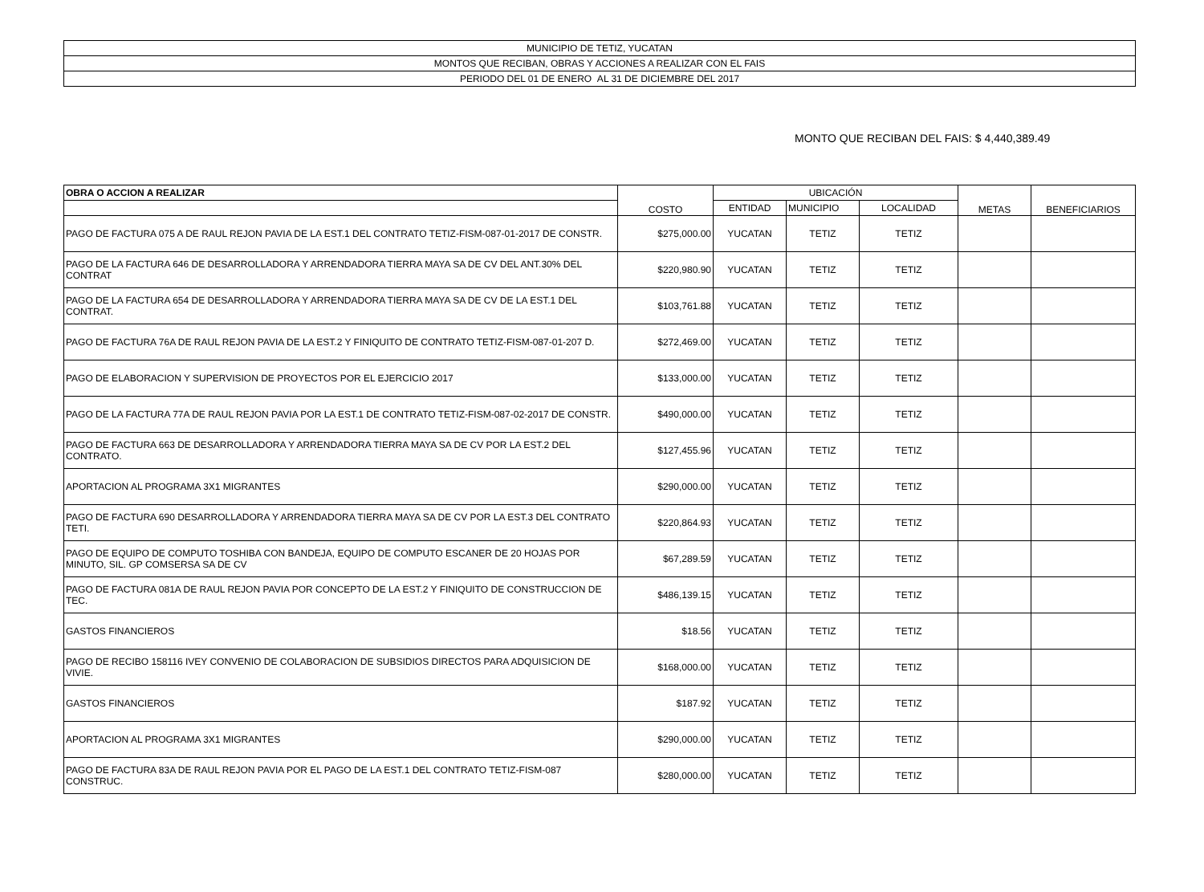| MUNICIPIO DE TETIZ, YUCATAN |
| MONTOS QUE RECIBAN, OBRAS Y ACCIONES A REALIZAR CON EL FAIS |
| PERIODO DEL 01 DE ENERO AL 31 DE DICIEMBRE DEL 2017 |
MONTO QUE RECIBAN DEL FAIS: $ 4,440,389.49
| OBRA O ACCION A REALIZAR | COSTO | UBICACIÓN | | | METAS | BENEFICIARIOS |
| --- | --- | --- | --- | --- | --- | --- |
| | | ENTIDAD | MUNICIPIO | LOCALIDAD | | |
| PAGO DE FACTURA 075 A DE RAUL REJON PAVIA DE LA EST.1 DEL CONTRATO TETIZ-FISM-087-01-2017 DE CONSTR. | $275,000.00 | YUCATAN | TETIZ | TETIZ | | |
| PAGO DE LA FACTURA 646 DE DESARROLLADORA Y ARRENDADORA TIERRA MAYA SA DE CV DEL ANT.30% DEL CONTRAT | $220,980.90 | YUCATAN | TETIZ | TETIZ | | |
| PAGO DE LA FACTURA 654 DE DESARROLLADORA Y ARRENDADORA TIERRA MAYA SA DE CV DE LA EST.1 DEL CONTRAT. | $103,761.88 | YUCATAN | TETIZ | TETIZ | | |
| PAGO DE FACTURA 76A DE RAUL REJON PAVIA DE LA EST.2 Y FINIQUITO DE CONTRATO TETIZ-FISM-087-01-207 D. | $272,469.00 | YUCATAN | TETIZ | TETIZ | | |
| PAGO DE ELABORACION Y SUPERVISION DE PROYECTOS POR EL EJERCICIO 2017 | $133,000.00 | YUCATAN | TETIZ | TETIZ | | |
| PAGO DE LA FACTURA 77A DE RAUL REJON PAVIA POR LA EST.1 DE CONTRATO TETIZ-FISM-087-02-2017 DE CONSTR. | $490,000.00 | YUCATAN | TETIZ | TETIZ | | |
| PAGO DE FACTURA 663 DE DESARROLLADORA Y ARRENDADORA TIERRA MAYA SA DE CV POR LA EST.2 DEL CONTRATO. | $127,455.96 | YUCATAN | TETIZ | TETIZ | | |
| APORTACION AL PROGRAMA 3X1 MIGRANTES | $290,000.00 | YUCATAN | TETIZ | TETIZ | | |
| PAGO DE FACTURA 690 DESARROLLADORA Y ARRENDADORA TIERRA MAYA SA DE CV POR LA EST.3 DEL CONTRATO TETI. | $220,864.93 | YUCATAN | TETIZ | TETIZ | | |
| PAGO DE EQUIPO DE COMPUTO TOSHIBA CON BANDEJA, EQUIPO DE COMPUTO ESCANER DE 20 HOJAS POR MINUTO, SIL. GP COMSERSA SA DE CV | $67,289.59 | YUCATAN | TETIZ | TETIZ | | |
| PAGO DE FACTURA 081A DE RAUL REJON PAVIA POR CONCEPTO DE LA EST.2 Y FINIQUITO DE CONSTRUCCION DE TEC. | $486,139.15 | YUCATAN | TETIZ | TETIZ | | |
| GASTOS FINANCIEROS | $18.56 | YUCATAN | TETIZ | TETIZ | | |
| PAGO DE RECIBO 158116 IVEY CONVENIO DE COLABORACION DE SUBSIDIOS DIRECTOS PARA ADQUISICION DE VIVIE. | $168,000.00 | YUCATAN | TETIZ | TETIZ | | |
| GASTOS FINANCIEROS | $187.92 | YUCATAN | TETIZ | TETIZ | | |
| APORTACION AL PROGRAMA 3X1 MIGRANTES | $290,000.00 | YUCATAN | TETIZ | TETIZ | | |
| PAGO DE FACTURA 83A DE RAUL REJON PAVIA POR EL PAGO DE LA EST.1 DEL CONTRATO TETIZ-FISM-087 CONSTRUC. | $280,000.00 | YUCATAN | TETIZ | TETIZ | | |